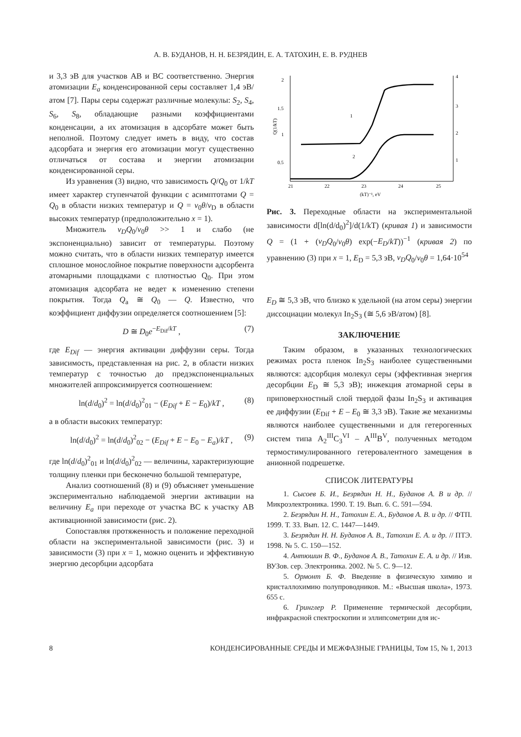А. В. БУДАНОВ, Н. Н. БЕЗРЯДИН, Е. А. ТАТОХИН, Е. В. РУДНЕВ
и 3,3 эВ для участков АВ и ВС соответственно. Энергия атомизации E<sub>a</sub> конденсированной серы составляет 1,4 эВ/атом [7]. Пары серы содержат различные молекулы: S<sub>2</sub>, S<sub>4</sub>, S<sub>6</sub>, S<sub>8</sub>, обладающие разными коэффициентами конденсации, а их атомизация в адсорбате может быть неполной. Поэтому следует иметь в виду, что состав адсорбата и энергия его атомизации могут существенно отличаться от состава и энергии атомизации конденсированной серы.
Из уравнения (3) видно, что зависимость Q/Q<sub>0</sub> от 1/kT имеет характер ступенчатой функции с асимптотами Q = Q<sub>0</sub> в области низких температур и Q = v<sub>0</sub>θ/v<sub>D</sub> в области высоких температур (предположительно x = 1).
Множитель v<sub>D</sub>Q<sub>0</sub>/v<sub>0</sub>θ >> 1 и слабо (не экспоненциально) зависит от температуры. Поэтому можно считать, что в области низких температур имеется сплошное монослойное покрытие поверхности адсорбента атомарными площадками с плотностью Q<sub>0</sub>. При этом атомизация адсорбата не ведет к изменению степени покрытия. Тогда Q<sub>a</sub> ≅ Q<sub>0</sub> — Q. Известно, что коэффициент диффузии определяется соотношением [5]:
D ≅ D<sub>0</sub>e<sup>−E<sub>Dif</sub>/kT</sup> , (7)
где E<sub>Dif</sub> — энергия активации диффузии серы. Тогда зависимость, представленная на рис. 2, в области низких температур с точностью до предэкспоненциальных множителей аппроксимируется соотношением:
ln(d/d<sub>0</sub>)<sup>2</sup> = ln(d/d<sub>0</sub>)<sup>2</sup><sub>01</sub> − (E<sub>Dif</sub> + E − E<sub>0</sub>)/kT , (8)
а в области высоких температур:
ln(d/d<sub>0</sub>)<sup>2</sup> = ln(d/d<sub>0</sub>)<sup>2</sup><sub>02</sub> − (E<sub>Dif</sub> + E − E<sub>0</sub> − E<sub>a</sub>)/kT , (9)
где ln(d/d<sub>0</sub>)<sup>2</sup><sub>01</sub> и ln(d/d<sub>0</sub>)<sup>2</sup><sub>02</sub> — величины, характеризующие толщину пленки при бесконечно большой температуре,
Анализ соотношений (8) и (9) объясняет уменьшение экспериментально наблюдаемой энергии активации на величину E<sub>a</sub> при переходе от участка ВС к участку АВ активационной зависимости (рис. 2).
Сопоставляя протяженность и положение переходной области на экспериментальной зависимости (рис. 3) и зависимости (3) при x = 1, можно оценить и эффективную энергию десорбции адсорбата
2
1.5
1
0.5
4
3
2
1
21
22
23
24
25
(kT)⁻¹, eV
Q(1/kT)
1
2
Рис. 3. Переходные области на экспериментальной зависимости d[ln(d/d<sub>0</sub>)<sup>2</sup>]/d(1/kT) (кривая 1) и зависимости Q = (1 + (v<sub>D</sub>Q<sub>0</sub>/v<sub>0</sub>θ) exp(−E<sub>D</sub>/kT))<sup>−1</sup> (кривая 2) по уравнению (3) при x = 1, E<sub>D</sub> = 5,3 эВ, v<sub>D</sub>Q<sub>0</sub>/v<sub>0</sub>θ = 1,64·10<sup>54</sup>
E<sub>D</sub> ≅ 5,3 эВ, что близко к удельной (на атом серы) энергии диссоциации молекул In<sub>2</sub>S<sub>3</sub> (≅ 5,6 эВ/атом) [8].
ЗАКЛЮЧЕНИЕ
Таким образом, в указанных технологических режимах роста пленок In<sub>2</sub>S<sub>3</sub> наиболее существенными являются: адсорбция молекул серы (эффективная энергия десорбции E<sub>D</sub> ≅ 5,3 эВ); инжекция атомарной серы в приповерхностный слой твердой фазы In<sub>2</sub>S<sub>3</sub> и активация ее диффузии (E<sub>Dif</sub> + E – E<sub>0</sub> ≅ 3,3 эВ). Такие же механизмы являются наиболее существенными и для гетерогенных систем типа A<sub>2</sub><sup>III</sup>C<sub>3</sub><sup>VI</sup> – A<sup>III</sup>B<sup>V</sup>, полученных методом термостимулированного гетеровалентного замещения в анионной подрешетке.
СПИСОК ЛИТЕРАТУРЫ
1. Сысоев Б. И., Безрядин Н. Н., Буданов А. В и др. // Микроэлектроника. 1990. Т. 19. Вып. 6. С. 591—594.
2. Безрядин Н. Н., Татохин Е. А., Буданов А. В. и др. // ФТП. 1999. Т. 33. Вып. 12. С. 1447—1449.
3. Безрядин Н. Н. Буданов А. В., Татохин Е. А. и др. // ПТЭ. 1998. № 5. С. 150—152.
4. Антюшин В. Ф., Буданов А. В., Татохин Е. А. и др. // Изв. ВУЗов. сер. Электроника. 2002. № 5. С. 9—12.
5. Ормонт Б. Ф. Введение в физическую химию и кристаллохимию полупроводников. М.: «Высшая школа», 1973. 655 с.
6. Гринглер Р. Применение термической десорбции, инфракрасной спектроскопии и эллипсометрии для ис-
8 КОНДЕНСИРОВАННЫЕ СРЕДЫ И МЕЖФАЗНЫЕ ГРАНИЦЫ, Том 15, № 1, 2013